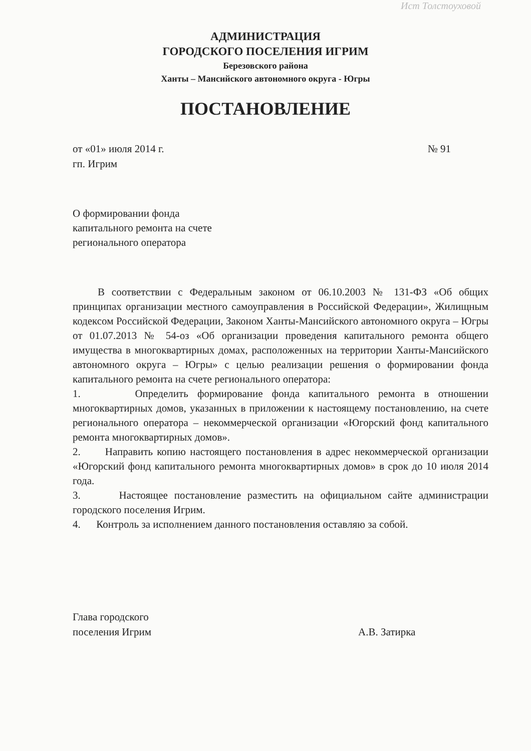Ист Толстоуховой
АДМИНИСТРАЦИЯ
ГОРОДСКОГО ПОСЕЛЕНИЯ ИГРИМ
Березовского района
Ханты – Мансийского автономного округа - Югры
ПОСТАНОВЛЕНИЕ
от «01» июля 2014 г.
гп. Игрим
№ 91
О формировании фонда
капитального ремонта на счете
регионального оператора
В соответствии с Федеральным законом от 06.10.2003 № 131-ФЗ «Об общих принципах организации местного самоуправления в Российской Федерации», Жилищным кодексом Российской Федерации, Законом Ханты-Мансийского автономного округа – Югры от 01.07.2013 № 54-оз «Об организации проведения капитального ремонта общего имущества в многоквартирных домах, расположенных на территории Ханты-Мансийского автономного округа – Югры» с целью реализации решения о формировании фонда капитального ремонта на счете регионального оператора:
1. Определить формирование фонда капитального ремонта в отношении многоквартирных домов, указанных в приложении к настоящему постановлению, на счете регионального оператора – некоммерческой организации «Югорский фонд капитального ремонта многоквартирных домов».
2. Направить копию настоящего постановления в адрес некоммерческой организации «Югорский фонд капитального ремонта многоквартирных домов» в срок до 10 июля 2014 года.
3. Настоящее постановление разместить на официальном сайте администрации городского поселения Игрим.
4. Контроль за исполнением данного постановления оставляю за собой.
Глава городского
поселения Игрим
А.В. Затирка